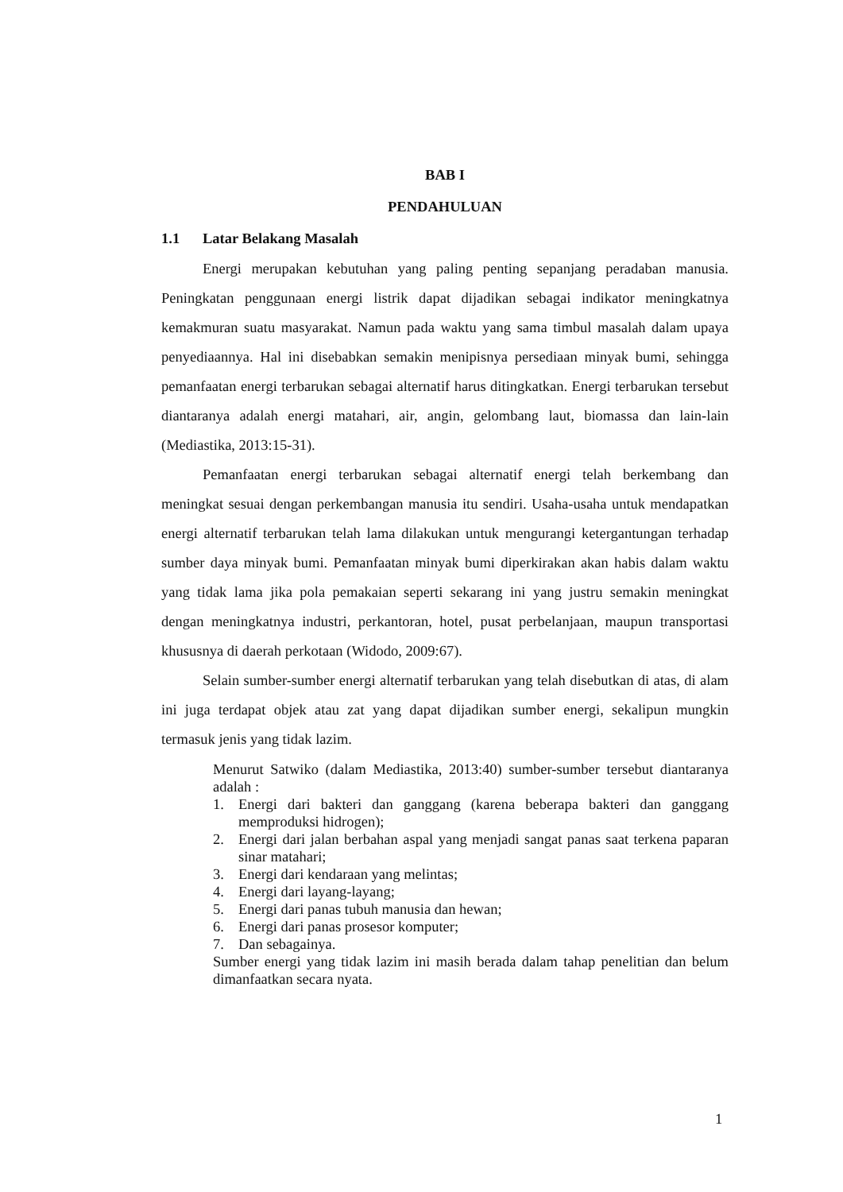BAB I
PENDAHULUAN
1.1 Latar Belakang Masalah
Energi merupakan kebutuhan yang paling penting sepanjang peradaban manusia. Peningkatan penggunaan energi listrik dapat dijadikan sebagai indikator meningkatnya kemakmuran suatu masyarakat. Namun pada waktu yang sama timbul masalah dalam upaya penyediaannya. Hal ini disebabkan semakin menipisnya persediaan minyak bumi, sehingga pemanfaatan energi terbarukan sebagai alternatif harus ditingkatkan. Energi terbarukan tersebut diantaranya adalah energi matahari, air, angin, gelombang laut, biomassa dan lain-lain (Mediastika, 2013:15-31).
Pemanfaatan energi terbarukan sebagai alternatif energi telah berkembang dan meningkat sesuai dengan perkembangan manusia itu sendiri. Usaha-usaha untuk mendapatkan energi alternatif terbarukan telah lama dilakukan untuk mengurangi ketergantungan terhadap sumber daya minyak bumi. Pemanfaatan minyak bumi diperkirakan akan habis dalam waktu yang tidak lama jika pola pemakaian seperti sekarang ini yang justru semakin meningkat dengan meningkatnya industri, perkantoran, hotel, pusat perbelanjaan, maupun transportasi khususnya di daerah perkotaan (Widodo, 2009:67).
Selain sumber-sumber energi alternatif terbarukan yang telah disebutkan di atas, di alam ini juga terdapat objek atau zat yang dapat dijadikan sumber energi, sekalipun mungkin termasuk jenis yang tidak lazim.
Menurut Satwiko (dalam Mediastika, 2013:40) sumber-sumber tersebut diantaranya adalah :
1. Energi dari bakteri dan ganggang (karena beberapa bakteri dan ganggang memproduksi hidrogen);
2. Energi dari jalan berbahan aspal yang menjadi sangat panas saat terkena paparan sinar matahari;
3. Energi dari kendaraan yang melintas;
4. Energi dari layang-layang;
5. Energi dari panas tubuh manusia dan hewan;
6. Energi dari panas prosesor komputer;
7. Dan sebagainya.
Sumber energi yang tidak lazim ini masih berada dalam tahap penelitian dan belum dimanfaatkan secara nyata.
1